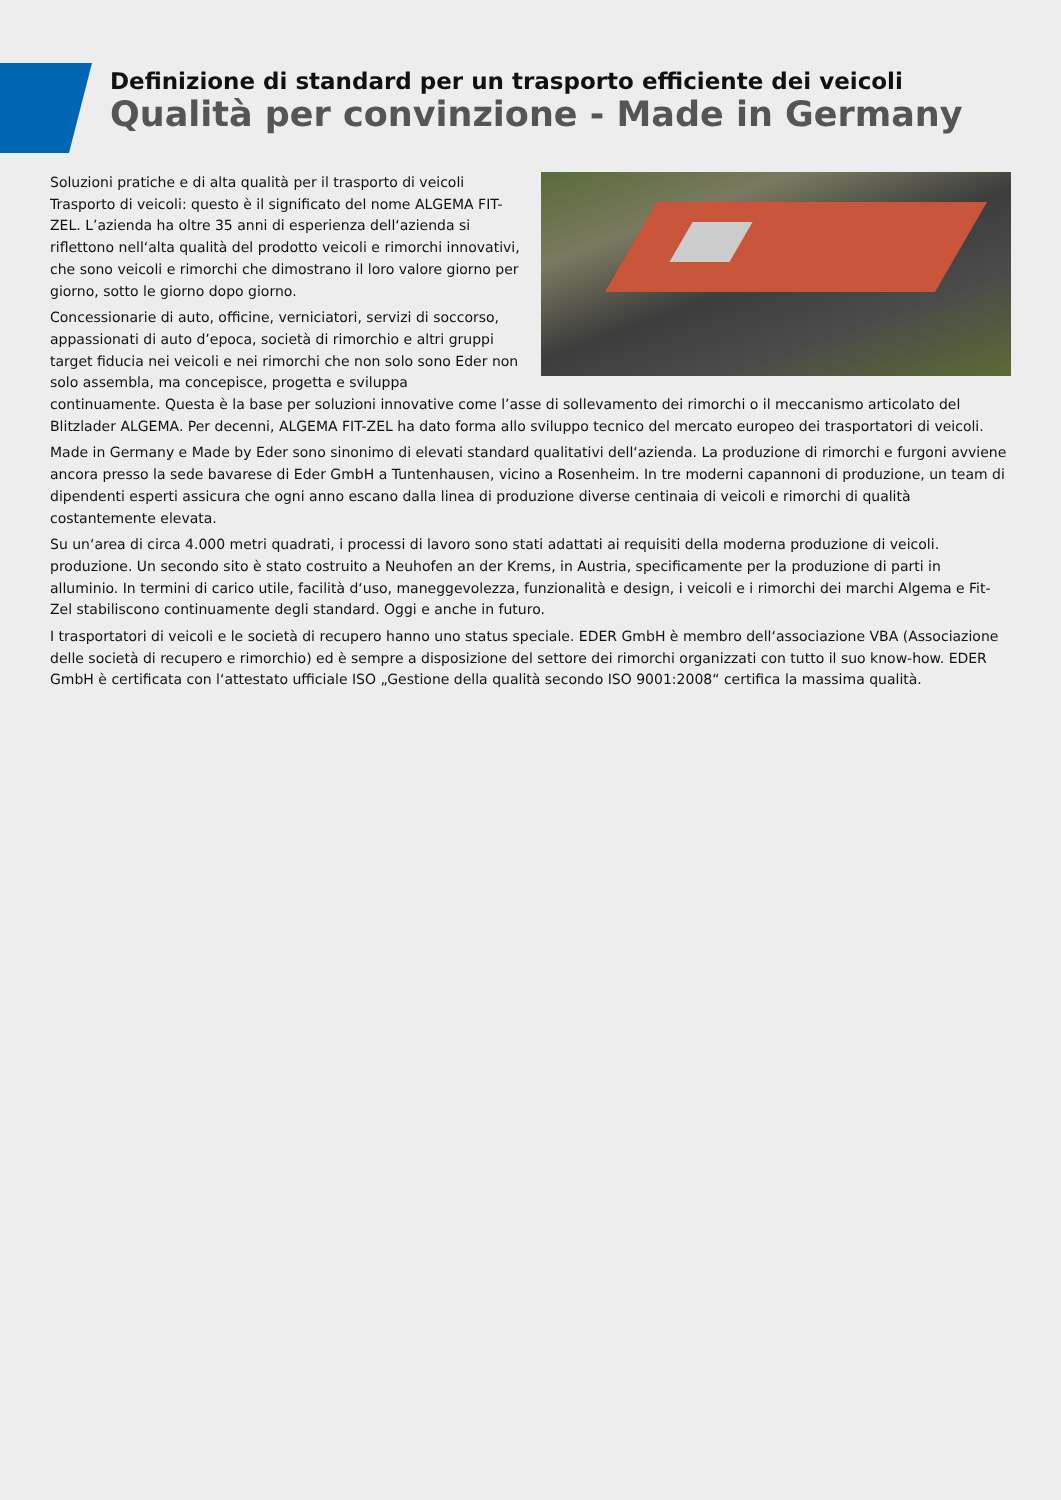Definizione di standard per un trasporto efficiente dei veicoli
Qualità per convinzione - Made in Germany
Soluzioni pratiche e di alta qualità per il trasporto di veicoli Trasporto di veicoli: questo è il significato del nome ALGEMA FIT-ZEL. L’azienda ha oltre 35 anni di esperienza dell‘azienda si riflettono nell‘alta qualità del prodotto veicoli e rimorchi innovativi, che sono veicoli e rimorchi che dimostrano il loro valore giorno per giorno, sotto le giorno dopo giorno.
Concessionarie di auto, officine, verniciatori, servizi di soccorso, appassionati di auto d’epoca, società di rimorchio e altri gruppi target fiducia nei veicoli e nei rimorchi che non solo sono Eder non solo assembla, ma concepisce, progetta e sviluppa continuamente. Questa è la base per soluzioni innovative come l’asse di sollevamento dei rimorchi o il meccanismo articolato del Blitzlader ALGEMA. Per decenni, ALGEMA FIT-ZEL ha dato forma allo sviluppo tecnico del mercato europeo dei trasportatori di veicoli.
Made in Germany e Made by Eder sono sinonimo di elevati standard qualitativi dell‘azienda. La produzione di rimorchi e furgoni avviene ancora presso la sede bavarese di Eder GmbH a Tuntenhausen, vicino a Rosenheim. In tre moderni capannoni di produzione, un team di dipendenti esperti assicura che ogni anno escano dalla linea di produzione diverse centinaia di veicoli e rimorchi di qualità costantemente elevata.
Su un‘area di circa 4.000 metri quadrati, i processi di lavoro sono stati adattati ai requisiti della moderna produzione di veicoli. produzione. Un secondo sito è stato costruito a Neuhofen an der Krems, in Austria, specificamente per la produzione di parti in alluminio. In termini di carico utile, facilità d‘uso, maneggevolezza, funzionalità e design, i veicoli e i rimorchi dei marchi Algema e Fit-Zel stabiliscono continuamente degli standard. Oggi e anche in futuro.
I trasportatori di veicoli e le società di recupero hanno uno status speciale. EDER GmbH è membro dell‘associazione VBA (Associazione delle società di recupero e rimorchio) ed è sempre a disposizione del settore dei rimorchi organizzati con tutto il suo know-how. EDER GmbH è certificata con l‘attestato ufficiale ISO „Gestione della qualità secondo ISO 9001:2008“ certifica la massima qualità.